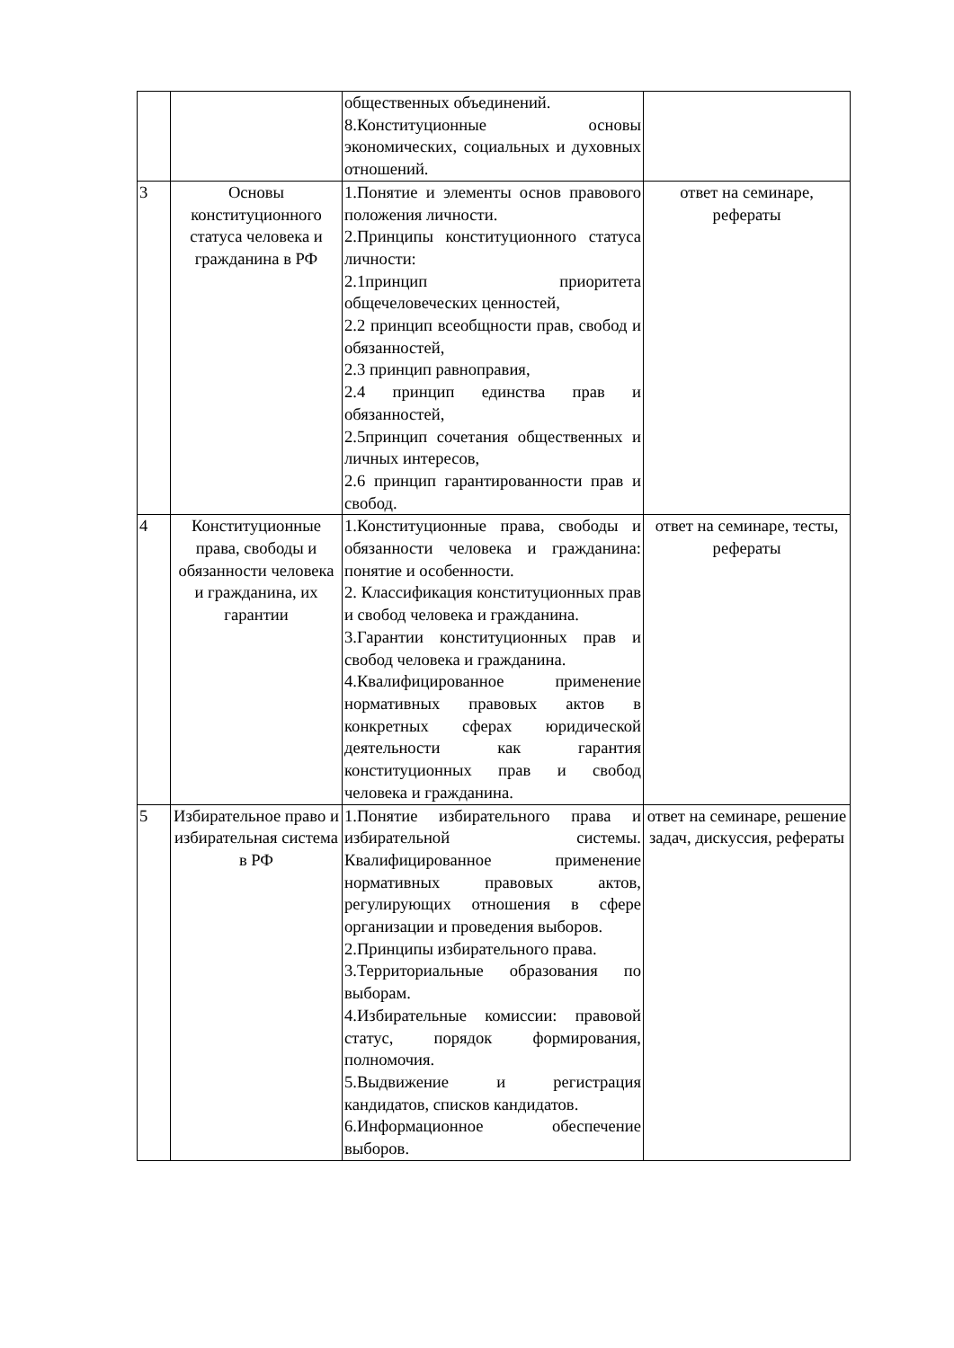| | | общественных объединений. 8.Конституционные основы экономических, социальных и духовных отношений. | |
| 3 | Основы конституционного статуса человека и гражданина в РФ | 1.Понятие и элементы основ правового положения личности. 2.Принципы конституционного статуса личности: 2.1принцип приоритета общечеловеческих ценностей, 2.2 принцип всеобщности прав, свобод и обязанностей, 2.3 принцип равноправия, 2.4 принцип единства прав и обязанностей, 2.5принцип сочетания общественных и личных интересов, 2.6 принцип гарантированности прав и свобод. | ответ на семинаре, рефераты |
| 4 | Конституционные права, свободы и обязанности человека и гражданина, их гарантии | 1.Конституционные права, свободы и обязанности человека и гражданина: понятие и особенности. 2. Классификация конституционных прав и свобод человека и гражданина. 3.Гарантии конституционных прав и свобод человека и гражданина. 4.Квалифицированное применение нормативных правовых актов в конкретных сферах юридической деятельности как гарантия конституционных прав и свобод человека и гражданина. | ответ на семинаре, тесты, рефераты |
| 5 | Избирательное право и избирательная система в РФ | 1.Понятие избирательного права и избирательной системы. Квалифицированное применение нормативных правовых актов, регулирующих отношения в сфере организации и проведения выборов. 2.Принципы избирательного права. 3.Территориальные образования по выборам. 4.Избирательные комиссии: правовой статус, порядок формирования, полномочия. 5.Выдвижение и регистрация кандидатов, списков кандидатов. 6.Информационное обеспечение выборов. | ответ на семинаре, решение задач, дискуссия, рефераты |